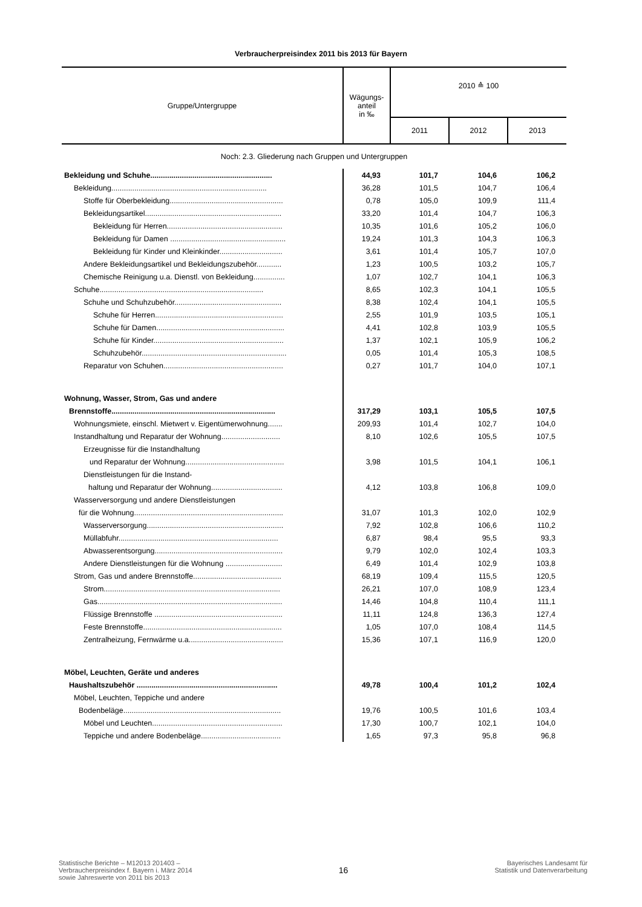Verbraucherpreisindex 2011 bis 2013 für Bayern
| Gruppe/Untergruppe | Wägungs- anteil in ‰ | 2010 ≙ 100 | | |
| --- | --- | --- | --- | --- |
| | | 2011 | 2012 | 2013 |
| Noch: 2.3. Gliederung nach Gruppen und Untergruppen | | | | |
| Bekleidung und Schuhe.......................................................... | 44,93 | 101,7 | 104,6 | 106,2 |
| Bekleidung.......................................................................... | 36,28 | 101,5 | 104,7 | 106,4 |
| Stoffe für Oberbekleidung...................................................... | 0,78 | 105,0 | 109,9 | 111,4 |
| Bekleidungsartikel................................................................. | 33,20 | 101,4 | 104,7 | 106,3 |
| Bekleidung für Herren....................................................... | 10,35 | 101,6 | 105,2 | 106,0 |
| Bekleidung für Damen ....................................................... | 19,24 | 101,3 | 104,3 | 106,3 |
| Bekleidung für Kinder und Kleinkinder.............................. | 3,61 | 101,4 | 105,7 | 107,0 |
| Andere Bekleidungsartikel und Bekleidungszubehör............ | 1,23 | 100,5 | 103,2 | 105,7 |
| Chemische Reinigung u.a. Dienstl. von Bekleidung............... | 1,07 | 102,7 | 104,1 | 106,3 |
| Schuhe.............................................................................. | 8,65 | 102,3 | 104,1 | 105,5 |
| Schuhe und Schuhzubehör................................................... | 8,38 | 102,4 | 104,1 | 105,5 |
| Schuhe für Herren............................................................. | 2,55 | 101,9 | 103,5 | 105,1 |
| Schuhe für Damen............................................................. | 4,41 | 102,8 | 103,9 | 105,5 |
| Schuhe für Kinder.............................................................. | 1,37 | 102,1 | 105,9 | 106,2 |
| Schuhzubehör..................................................................... | 0,05 | 101,4 | 105,3 | 108,5 |
| Reparatur von Schuhen......................................................... | 0,27 | 101,7 | 104,0 | 107,1 |
| Wohnung, Wasser, Strom, Gas und andere | | | | |
| Brennstoffe.............................................................................. | 317,29 | 103,1 | 105,5 | 107,5 |
| Wohnungsmiete, einschl. Mietwert v. Eigentümerwohnung....... | 209,93 | 101,4 | 102,7 | 104,0 |
| Instandhaltung und Reparatur der Wohnung............................ | 8,10 | 102,6 | 105,5 | 107,5 |
| Erzeugnisse für die Instandhaltung | | | | |
| und Reparatur der Wohnung............................................... | 3,98 | 101,5 | 104,1 | 106,1 |
| Dienstleistungen für die Instand- | | | | |
| haltung und Reparatur der Wohnung.................................. | 4,12 | 103,8 | 106,8 | 109,0 |
| Wasserversorgung und andere Dienstleistungen | | | | |
| für die Wohnung....................................................................... | 31,07 | 101,3 | 102,0 | 102,9 |
| Wasserversorgung................................................................. | 7,92 | 102,8 | 106,6 | 110,2 |
| Müllabfuhr............................................................................ | 6,87 | 98,4 | 95,5 | 93,3 |
| Abwasserentsorgung............................................................. | 9,79 | 102,0 | 102,4 | 103,3 |
| Andere Dienstleistungen für die Wohnung ........................... | 6,49 | 101,4 | 102,9 | 103,8 |
| Strom, Gas und andere Brennstoffe.......................................... | 68,19 | 109,4 | 115,5 | 120,5 |
| Strom.................................................................................... | 26,21 | 107,0 | 108,9 | 123,4 |
| Gas........................................................................................ | 14,46 | 104,8 | 110,4 | 111,1 |
| Flüssige Brennstoffe ............................................................. | 11,11 | 124,8 | 136,3 | 127,4 |
| Feste Brennstoffe.................................................................. | 1,05 | 107,0 | 108,4 | 114,5 |
| Zentralheizung, Fernwärme u.a............................................. | 15,36 | 107,1 | 116,9 | 120,0 |
| Möbel, Leuchten, Geräte und anderes | | | | |
| Haushaltszubehör ................................................................... | 49,78 | 100,4 | 101,2 | 102,4 |
| Möbel, Leuchten, Teppiche und andere | | | | |
| Bodenbeläge........................................................................... | 19,76 | 100,5 | 101,6 | 103,4 |
| Möbel und Leuchten.............................................................. | 17,30 | 100,7 | 102,1 | 104,0 |
| Teppiche und andere Bodenbeläge...................................... | 1,65 | 97,3 | 95,8 | 96,8 |
Statistische Berichte – M12013 201403 –
Verbraucherpreisindex f. Bayern i. März 2014
sowie Jahreswerte von 2011 bis 2013
16
Bayerisches Landesamt für
Statistik und Datenverarbeitung